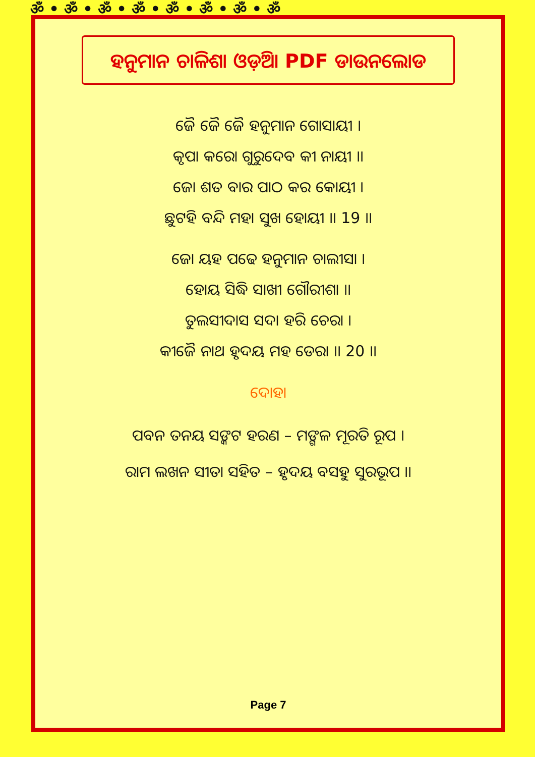ॐ • ॐ • ॐ • ॐ • ॐ • ॐ • ॐ • ॐ
ହନୁମାନ ଚାଳିଶା ଓଡ଼ିଆ PDF ଡାଉନଲୋଡ
ଜୈ ଜୈ ଜୈ ହନୁମାନ ଗୋସାୟୀ ।
କୃପା କରୋ ଗୁରୁଦେବ କୀ ନାୟୀ ।।
ଜୋ ଶତ ବାର ପାଠ କର କୋୟୀ ।
ଛୁଟହି ବନ୍ଦି ମହା ସୁଖ ହୋୟୀ ।। 19 ।।
ଜୋ ୟହ ପଢେ ହନୁମାନ ଚାଲୀସା ।
ହୋୟ ସିଦ୍ଧି ସାଖୀ ଗୌରୀଶା ।।
ତୁଲସୀଦାସ ସଦା ହରି ଚେରା ।
କୀଜୈ ନାଥ ହୃଦୟ ମହ ଡେରା ।। 20 ।।
ଦୋହା
ପବନ ତନୟ ସଙ୍କଟ ହରଣ – ମଙ୍ଗଳ ମୂରତି ରୂପ ।
ରାମ ଲଖନ ସୀତା ସହିତ – ହୃଦୟ ବସହୁ ସୁରଭୂପ ।।
Page 7